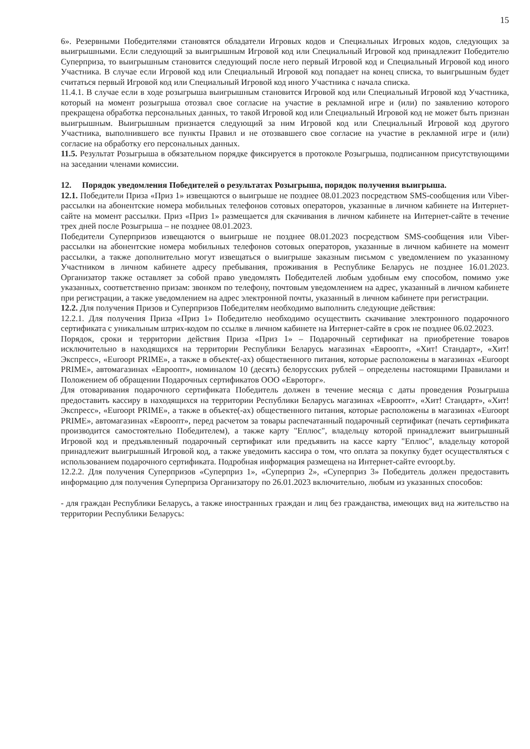15
6». Резервными Победителями становятся обладатели Игровых кодов и Специальных Игровых кодов, следующих за выигрышными. Если следующий за выигрышным Игровой код или Специальный Игровой код принадлежит Победителю Суперприза, то выигрышным становится следующий после него первый Игровой код и Специальный Игровой код иного Участника. В случае если Игровой код или Специальный Игровой код попадает на конец списка, то выигрышным будет считаться первый Игровой код или Специальный Игровой код иного Участника с начала списка.
11.4.1. В случае если в ходе розыгрыша выигрышным становится Игровой код или Специальный Игровой код Участника, который на момент розыгрыша отозвал свое согласие на участие в рекламной игре и (или) по заявлению которого прекращена обработка персональных данных, то такой Игровой код или Специальный Игровой код не может быть признан выигрышным. Выигрышным признается следующий за ним Игровой код или Специальный Игровой код другого Участника, выполнившего все пункты Правил и не отозвавшего свое согласие на участие в рекламной игре и (или) согласие на обработку его персональных данных.
11.5. Результат Розыгрыша в обязательном порядке фиксируется в протоколе Розыгрыша, подписанном присутствующими на заседании членами комиссии.
12. Порядок уведомления Победителей о результатах Розыгрыша, порядок получения выигрыша.
12.1. Победители Приза «Приз 1» извещаются о выигрыше не позднее 08.01.2023 посредством SMS-сообщения или Viber-рассылки на абонентские номера мобильных телефонов сотовых операторов, указанные в личном кабинете на Интернет-сайте на момент рассылки. Приз «Приз 1» размещается для скачивания в личном кабинете на Интернет-сайте в течение трех дней после Розыгрыша – не позднее 08.01.2023.
Победители Суперпризов извещаются о выигрыше не позднее 08.01.2023 посредством SMS-сообщения или Viber-рассылки на абонентские номера мобильных телефонов сотовых операторов, указанные в личном кабинете на момент рассылки, а также дополнительно могут извещаться о выигрыше заказным письмом с уведомлением по указанному Участником в личном кабинете адресу пребывания, проживания в Республике Беларусь не позднее 16.01.2023. Организатор также оставляет за собой право уведомлять Победителей любым удобным ему способом, помимо уже указанных, соответственно призам: звонком по телефону, почтовым уведомлением на адрес, указанный в личном кабинете при регистрации, а также уведомлением на адрес электронной почты, указанный в личном кабинете при регистрации.
12.2. Для получения Призов и Суперпризов Победителям необходимо выполнить следующие действия:
12.2.1. Для получения Приза «Приз 1» Победителю необходимо осуществить скачивание электронного подарочного сертификата с уникальным штрих-кодом по ссылке в личном кабинете на Интернет-сайте в срок не позднее 06.02.2023.
Порядок, сроки и территории действия Приза «Приз 1» – Подарочный сертификат на приобретение товаров исключительно в находящихся на территории Республики Беларусь магазинах «Евроопт», «Хит! Стандарт», «Хит! Экспресс», «Euroopt PRIME», а также в объекте(-ах) общественного питания, которые расположены в магазинах «Euroopt PRIME», автомагазинах «Евроопт», номиналом 10 (десять) белорусских рублей – определены настоящими Правилами и Положением об обращении Подарочных сертификатов ООО «Евроторг».
Для отоваривания подарочного сертификата Победитель должен в течение месяца с даты проведения Розыгрыша предоставить кассиру в находящихся на территории Республики Беларусь магазинах «Евроопт», «Хит! Стандарт», «Хит! Экспресс», «Euroopt PRIME», а также в объекте(-ах) общественного питания, которые расположены в магазинах «Euroopt PRIME», автомагазинах «Евроопт», перед расчетом за товары распечатанный подарочный сертификат (печать сертификата производится самостоятельно Победителем), а также карту "Еплюс", владельцу которой принадлежит выигрышный Игровой код и предъявленный подарочный сертификат или предъявить на кассе карту "Еплюс", владельцу которой принадлежит выигрышный Игровой код, а также уведомить кассира о том, что оплата за покупку будет осуществляться с использованием подарочного сертификата. Подробная информация размещена на Интернет-сайте evroopt.by.
12.2.2. Для получения Суперпризов «Суперприз 1», «Суперприз 2», «Суперприз 3» Победитель должен предоставить информацию для получения Суперприза Организатору по 26.01.2023 включительно, любым из указанных способов:
- для граждан Республики Беларусь, а также иностранных граждан и лиц без гражданства, имеющих вид на жительство на территории Республики Беларусь: